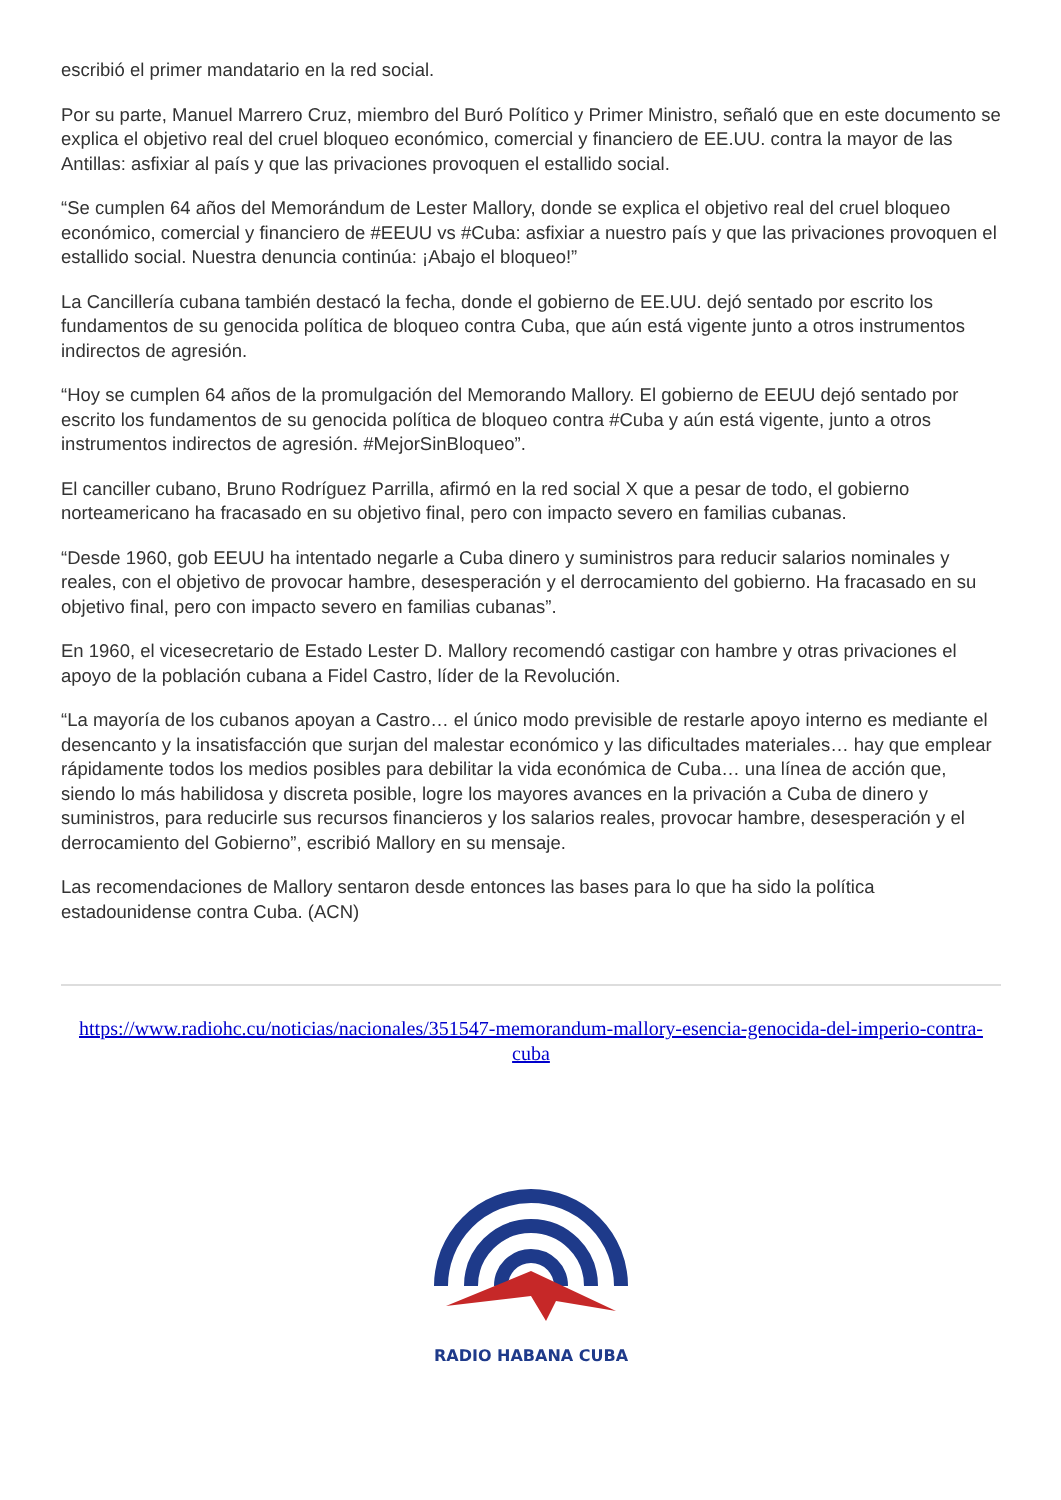escribió el primer mandatario en la red social.
Por su parte, Manuel Marrero Cruz, miembro del Buró Político y Primer Ministro, señaló que en este documento se explica el objetivo real del cruel bloqueo económico, comercial y financiero de EE.UU. contra la mayor de las Antillas: asfixiar al país y que las privaciones provoquen el estallido social.
“Se cumplen 64 años del Memorándum de Lester Mallory, donde se explica el objetivo real del cruel bloqueo económico, comercial y financiero de #EEUU vs #Cuba: asfixiar a nuestro país y que las privaciones provoquen el estallido social. Nuestra denuncia continúa: ¡Abajo el bloqueo!”
La Cancillería cubana también destacó la fecha, donde el gobierno de EE.UU. dejó sentado por escrito los fundamentos de su genocida política de bloqueo contra Cuba, que aún está vigente junto a otros instrumentos indirectos de agresión.
“Hoy se cumplen 64 años de la promulgación del Memorando Mallory. El gobierno de EEUU dejó sentado por escrito los fundamentos de su genocida política de bloqueo contra #Cuba y aún está vigente, junto a otros instrumentos indirectos de agresión. #MejorSinBloqueo”.
El canciller cubano, Bruno Rodríguez Parrilla, afirmó en la red social X que a pesar de todo, el gobierno norteamericano ha fracasado en su objetivo final, pero con impacto severo en familias cubanas.
“Desde 1960, gob EEUU ha intentado negarle a Cuba dinero y suministros para reducir salarios nominales y reales, con el objetivo de provocar hambre, desesperación y el derrocamiento del gobierno. Ha fracasado en su objetivo final, pero con impacto severo en familias cubanas”.
En 1960, el vicesecretario de Estado Lester D. Mallory recomendó castigar con hambre y otras privaciones el apoyo de la población cubana a Fidel Castro, líder de la Revolución.
“La mayoría de los cubanos apoyan a Castro… el único modo previsible de restarle apoyo interno es mediante el desencanto y la insatisfacción que surjan del malestar económico y las dificultades materiales… hay que emplear rápidamente todos los medios posibles para debilitar la vida económica de Cuba… una línea de acción que, siendo lo más habilidosa y discreta posible, logre los mayores avances en la privación a Cuba de dinero y suministros, para reducirle sus recursos financieros y los salarios reales, provocar hambre, desesperación y el derrocamiento del Gobierno”, escribió Mallory en su mensaje.
Las recomendaciones de Mallory sentaron desde entonces las bases para lo que ha sido la política estadounidense contra Cuba. (ACN)
https://www.radiohc.cu/noticias/nacionales/351547-memorandum-mallory-esencia-genocida-del-imperio-contra-cuba
RADIO HABANA CUBA